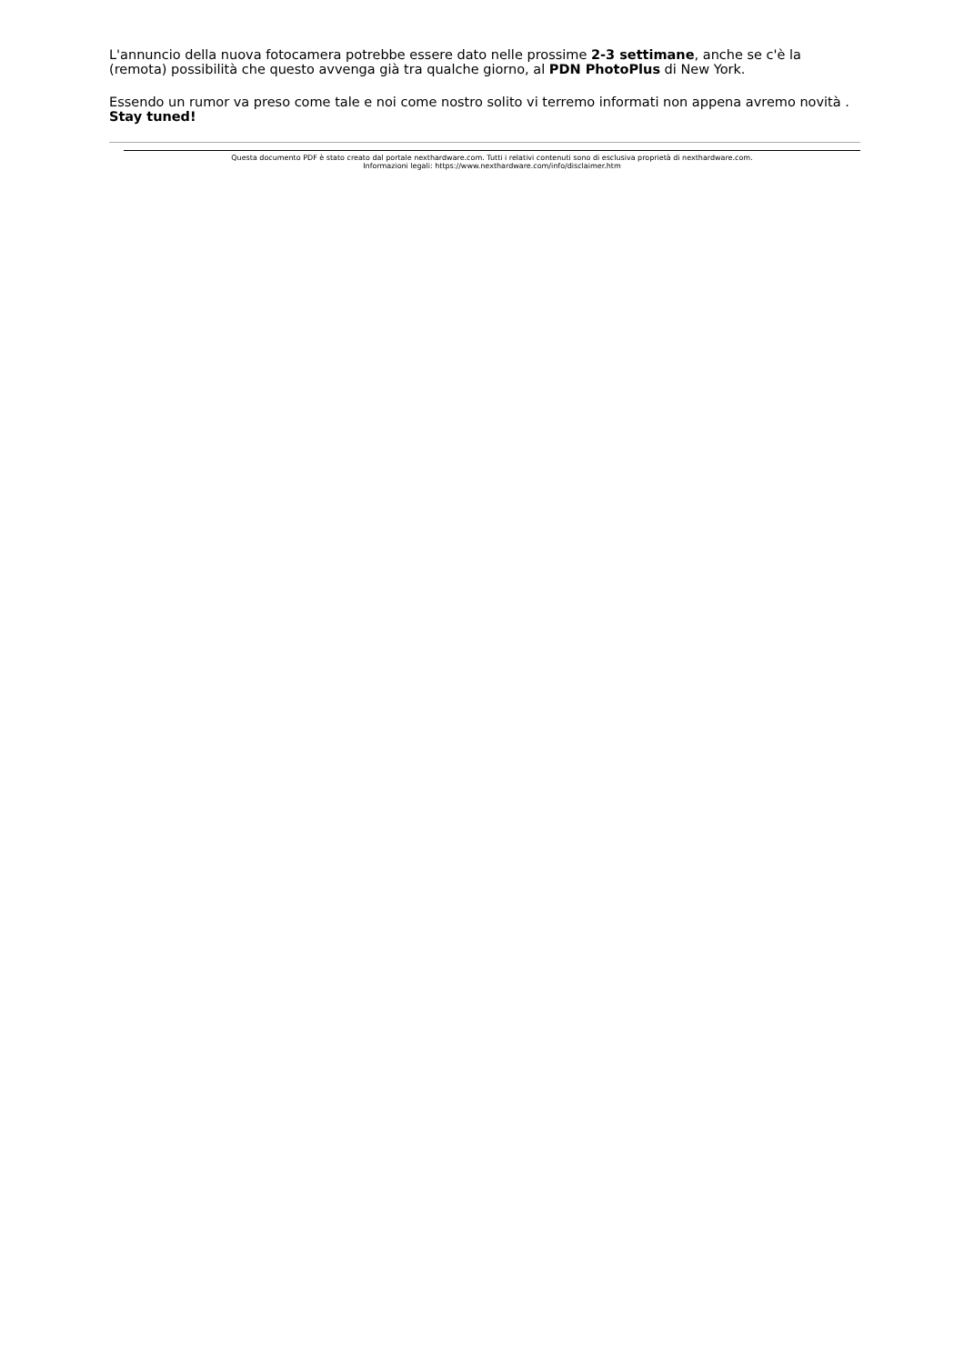L'annuncio della nuova fotocamera potrebbe essere dato nelle prossime 2-3 settimane, anche se c'è la (remota) possibilità che questo avvenga già tra qualche giorno, al PDN PhotoPlus di New York.
Essendo un rumor va preso come tale e noi come nostro solito vi terremo informati non appena avremo novità . Stay tuned!
Questa documento PDF è stato creato dal portale nexthardware.com. Tutti i relativi contenuti sono di esclusiva proprietà di nexthardware.com.
Informazioni legali: https://www.nexthardware.com/info/disclaimer.htm